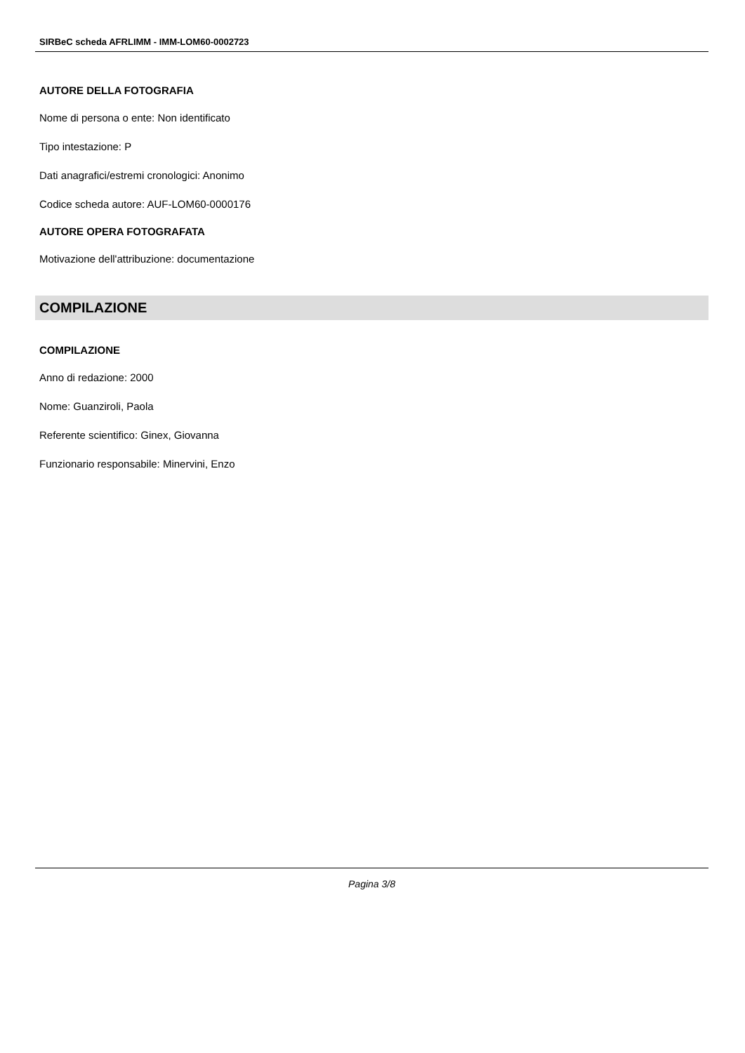SIRBeC scheda AFRLIMM - IMM-LOM60-0002723
AUTORE DELLA FOTOGRAFIA
Nome di persona o ente: Non identificato
Tipo intestazione: P
Dati anagrafici/estremi cronologici: Anonimo
Codice scheda autore: AUF-LOM60-0000176
AUTORE OPERA FOTOGRAFATA
Motivazione dell'attribuzione: documentazione
COMPILAZIONE
COMPILAZIONE
Anno di redazione: 2000
Nome: Guanziroli, Paola
Referente scientifico: Ginex, Giovanna
Funzionario responsabile: Minervini, Enzo
Pagina 3/8